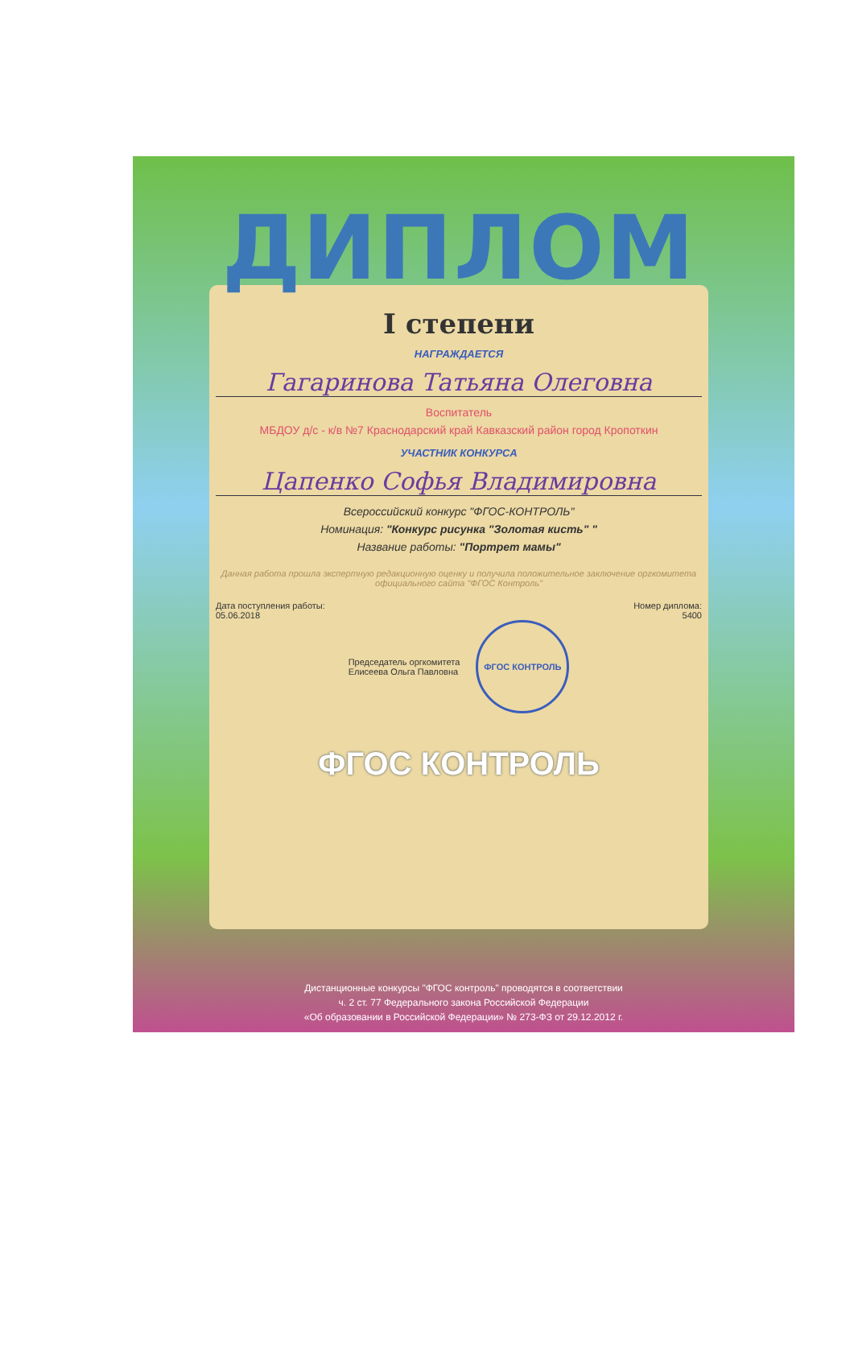ДИПЛОМ
I степени
НАГРАЖДАЕТСЯ
Гагаринова Татьяна Олеговна
Воспитатель
МБДОУ д/с - к/в №7 Краснодарский край Кавказский район город Кропоткин
УЧАСТНИК КОНКУРСА
Цапенко Софья Владимировна
Всероссийский конкурс "ФГОС-КОНТРОЛЬ"
Номинация: "Конкурс рисунка "Золотая кисть" "
Название работы: "Портрет мамы"
Данная работа прошла экспертную редакционную оценку и получила положительное заключение оргкомитета официального сайта "ФГОС Контроль"
Дата поступления работы:
05.06.2018
Номер диплома:
5400
Председатель оргкомитета
Елисеева Ольга Павловна
ФГОС КОНТРОЛЬ
ФГОС КОНТРОЛЬ
Дистанционные конкурсы "ФГОС контроль" проводятся в соответствии
ч. 2 ст. 77 Федерального закона Российской Федерации
«Об образовании в Российской Федерации» № 273-ФЗ от 29.12.2012 г.